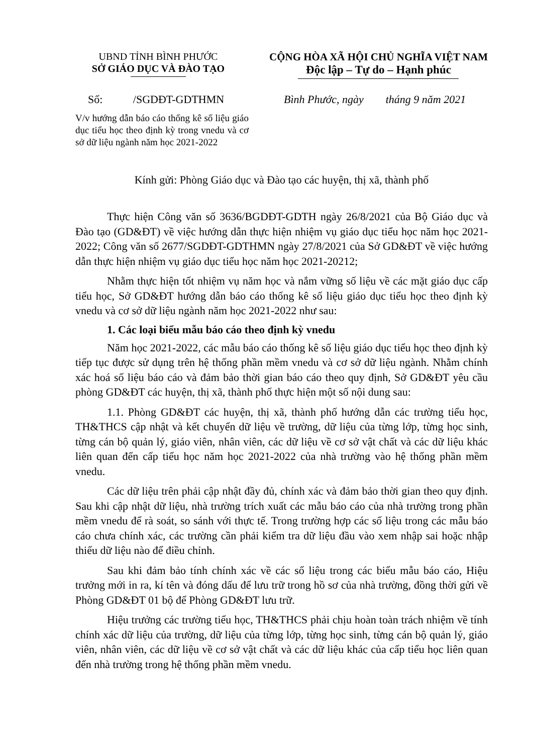UBND TỈNH BÌNH PHƯỚC
SỞ GIÁO DỤC VÀ ĐÀO TẠO
CỘNG HÒA XÃ HỘI CHỦ NGHĨA VIỆT NAM
Độc lập – Tự do – Hạnh phúc
Số: /SGDĐT-GDTHMN Bình Phước, ngày tháng 9 năm 2021
V/v hướng dẫn báo cáo thống kê số liệu giáo dục tiểu học theo định kỳ trong vnedu và cơ sở dữ liệu ngành năm học 2021-2022
Kính gửi: Phòng Giáo dục và Đào tạo các huyện, thị xã, thành phố
Thực hiện Công văn số 3636/BGDĐT-GDTH ngày 26/8/2021 của Bộ Giáo dục và Đào tạo (GD&ĐT) về việc hướng dẫn thực hiện nhiệm vụ giáo dục tiểu học năm học 2021-2022; Công văn số 2677/SGDĐT-GDTHMN ngày 27/8/2021 của Sở GD&ĐT về việc hướng dẫn thực hiện nhiệm vụ giáo dục tiểu học năm học 2021-20212;
Nhằm thực hiện tốt nhiệm vụ năm học và nắm vững số liệu về các mặt giáo dục cấp tiểu học, Sở GD&ĐT hướng dẫn báo cáo thống kê số liệu giáo dục tiểu học theo định kỳ vnedu và cơ sở dữ liệu ngành năm học 2021-2022 như sau:
1. Các loại biểu mẫu báo cáo theo định kỳ vnedu
Năm học 2021-2022, các mẫu báo cáo thống kê số liệu giáo dục tiểu học theo định kỳ tiếp tục được sử dụng trên hệ thống phần mềm vnedu và cơ sở dữ liệu ngành. Nhằm chính xác hoá số liệu báo cáo và đảm bảo thời gian báo cáo theo quy định, Sở GD&ĐT yêu cầu phòng GD&ĐT các huyện, thị xã, thành phố thực hiện một số nội dung sau:
1.1. Phòng GD&ĐT các huyện, thị xã, thành phố hướng dẫn các trường tiểu học, TH&THCS cập nhật và kết chuyển dữ liệu về trường, dữ liệu của từng lớp, từng học sinh, từng cán bộ quản lý, giáo viên, nhân viên, các dữ liệu về cơ sở vật chất và các dữ liệu khác liên quan đến cấp tiểu học năm học 2021-2022 của nhà trường vào hệ thống phần mềm vnedu.
Các dữ liệu trên phải cập nhật đầy đủ, chính xác và đảm bảo thời gian theo quy định. Sau khi cập nhật dữ liệu, nhà trường trích xuất các mẫu báo cáo của nhà trường trong phần mềm vnedu để rà soát, so sánh với thực tế. Trong trường hợp các số liệu trong các mẫu báo cáo chưa chính xác, các trường cần phải kiểm tra dữ liệu đầu vào xem nhập sai hoặc nhập thiếu dữ liệu nào để điều chỉnh.
Sau khi đảm bảo tính chính xác về các số liệu trong các biểu mẫu báo cáo, Hiệu trưởng mới in ra, kí tên và đóng dấu để lưu trữ trong hồ sơ của nhà trường, đồng thời gửi về Phòng GD&ĐT 01 bộ để Phòng GD&ĐT lưu trữ.
Hiệu trưởng các trường tiểu học, TH&THCS phải chịu hoàn toàn trách nhiệm về tính chính xác dữ liệu của trường, dữ liệu của từng lớp, từng học sinh, từng cán bộ quản lý, giáo viên, nhân viên, các dữ liệu về cơ sở vật chất và các dữ liệu khác của cấp tiểu học liên quan đến nhà trường trong hệ thống phần mềm vnedu.